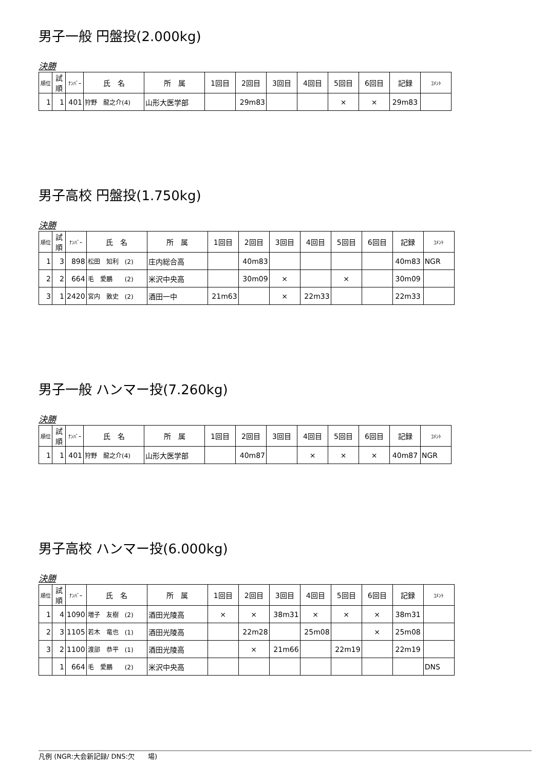男子一般 円盤投(2.000kg)
決勝
| 順位 | 試順 | ﾅﾝﾊﾞｰ | 氏 名 | 所 属 | 1回目 | 2回目 | 3回目 | 4回目 | 5回目 | 6回目 | 記録 | ｺﾒﾝﾄ |
| --- | --- | --- | --- | --- | --- | --- | --- | --- | --- | --- | --- | --- |
| 1 | 1 | 401 | 狩野 龍之介(4) | 山形大医学部 | | 29m83 | | | × | × | 29m83 | |
男子高校 円盤投(1.750kg)
決勝
| 順位 | 試順 | ﾅﾝﾊﾞｰ | 氏 名 | 所 属 | 1回目 | 2回目 | 3回目 | 4回目 | 5回目 | 6回目 | 記録 | ｺﾒﾝﾄ |
| --- | --- | --- | --- | --- | --- | --- | --- | --- | --- | --- | --- | --- |
| 1 | 3 | 898 | 松田 知利 (2) | 庄内総合高 | | 40m83 | | | | | 40m83 | NGR |
| 2 | 2 | 664 | 毛 愛鵬 (2) | 米沢中央高 | | 30m09 | × | | × | | 30m09 | |
| 3 | 1 | 2420 | 宮内 敦史 (2) | 酒田一中 | 21m63 | | × | 22m33 | | | 22m33 | |
男子一般 ハンマー投(7.260kg)
決勝
| 順位 | 試順 | ﾅﾝﾊﾞｰ | 氏 名 | 所 属 | 1回目 | 2回目 | 3回目 | 4回目 | 5回目 | 6回目 | 記録 | ｺﾒﾝﾄ |
| --- | --- | --- | --- | --- | --- | --- | --- | --- | --- | --- | --- | --- |
| 1 | 1 | 401 | 狩野 龍之介(4) | 山形大医学部 | | 40m87 | | × | × | × | 40m87 | NGR |
男子高校 ハンマー投(6.000kg)
決勝
| 順位 | 試順 | ﾅﾝﾊﾞｰ | 氏 名 | 所 属 | 1回目 | 2回目 | 3回目 | 4回目 | 5回目 | 6回目 | 記録 | ｺﾒﾝﾄ |
| --- | --- | --- | --- | --- | --- | --- | --- | --- | --- | --- | --- | --- |
| 1 | 4 | 1090 | 増子 友樹 (2) | 酒田光陵高 | × | × | 38m31 | × | × | × | 38m31 | |
| 2 | 3 | 1105 | 若木 竜也 (1) | 酒田光陵高 | | 22m28 | | 25m08 | | × | 25m08 | |
| 3 | 2 | 1100 | 渡部 恭平 (1) | 酒田光陵高 | | × | 21m66 | | 22m19 | | 22m19 | |
| | 1 | 664 | 毛 愛鵬 (2) | 米沢中央高 | | | | | | | | DNS |
凡例 (NGR:大会新記録/ DNS:欠　　場)